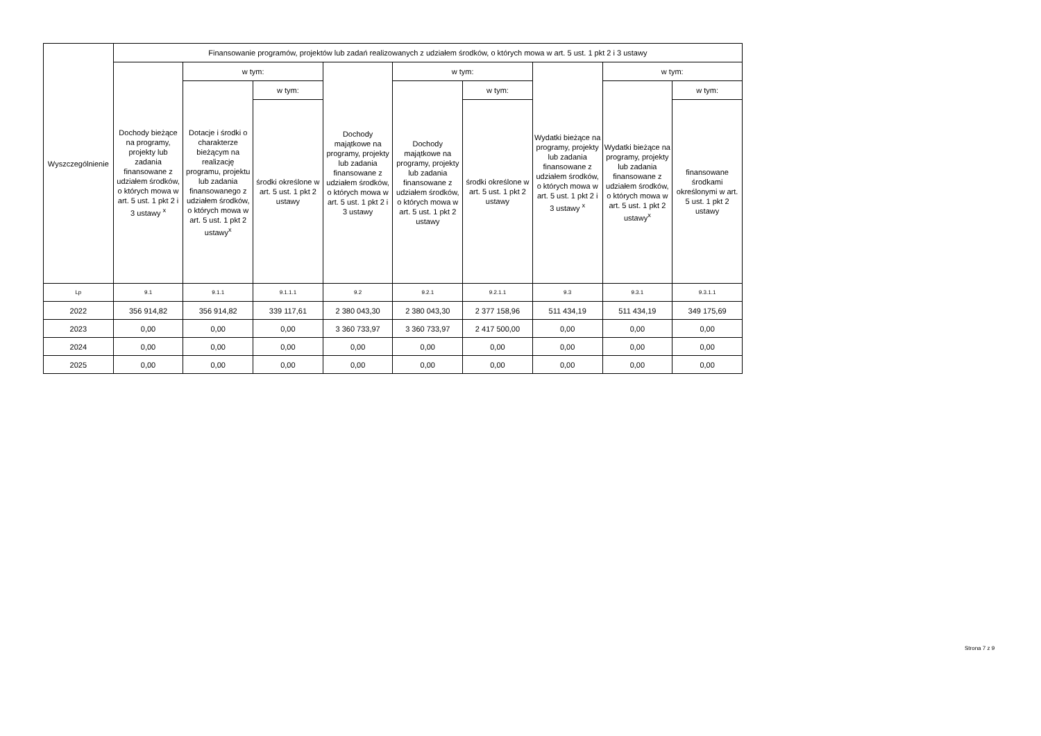| Wyszczególnienie | Finansowanie programów, projektów lub zadań realizowanych z udziałem środków, o których mowa w art. 5 ust. 1 pkt 2 i 3 ustawy | | | | | | | | |
| --- | --- | --- | --- | --- | --- | --- | --- | --- | --- |
| | Dochody bieżące na programy, projekty lub zadania finansowane z udziałem środków, o których mowa w art. 5 ust. 1 pkt 2 i 3 ustawy <sup>x</sup> | w tym: | | Dochody majątkowe na programy, projekty lub zadania finansowane z udziałem środków, o których mowa w art. 5 ust. 1 pkt 2 i 3 ustawy | w tym: | | Wydatki bieżące na programy, projekty lub zadania finansowane z udziałem środków, o których mowa w art. 5 ust. 1 pkt 2 i 3 ustawy <sup>x</sup> | w tym: | |
| | | Dotacje i środki o charakterze bieżącym na realizację programu, projektu lub zadania finansowanego z udziałem środków, o których mowa w art. 5 ust. 1 pkt 2 ustawy<sup>x</sup> | w tym: | | Dochody majątkowe na programy, projekty lub zadania finansowane z udziałem środków, o których mowa w art. 5 ust. 1 pkt 2 ustawy | w tym: | | Wydatki bieżące na programy, projekty lub zadania finansowane z udziałem środków, o których mowa w art. 5 ust. 1 pkt 2 ustawy<sup>x</sup> | w tym: |
| | | | środki określone w art. 5 ust. 1 pkt 2 ustawy | | | środki określone w art. 5 ust. 1 pkt 2 ustawy | | | finansowane środkami określonymi w art. 5 ust. 1 pkt 2 ustawy |
| Lp | 9.1 | 9.1.1 | 9.1.1.1 | 9.2 | 9.2.1 | 9.2.1.1 | 9.3 | 9.3.1 | 9.3.1.1 |
| 2022 | 356 914,82 | 356 914,82 | 339 117,61 | 2 380 043,30 | 2 380 043,30 | 2 377 158,96 | 511 434,19 | 511 434,19 | 349 175,69 |
| 2023 | 0,00 | 0,00 | 0,00 | 3 360 733,97 | 3 360 733,97 | 2 417 500,00 | 0,00 | 0,00 | 0,00 |
| 2024 | 0,00 | 0,00 | 0,00 | 0,00 | 0,00 | 0,00 | 0,00 | 0,00 | 0,00 |
| 2025 | 0,00 | 0,00 | 0,00 | 0,00 | 0,00 | 0,00 | 0,00 | 0,00 | 0,00 |
Strona 7 z 9